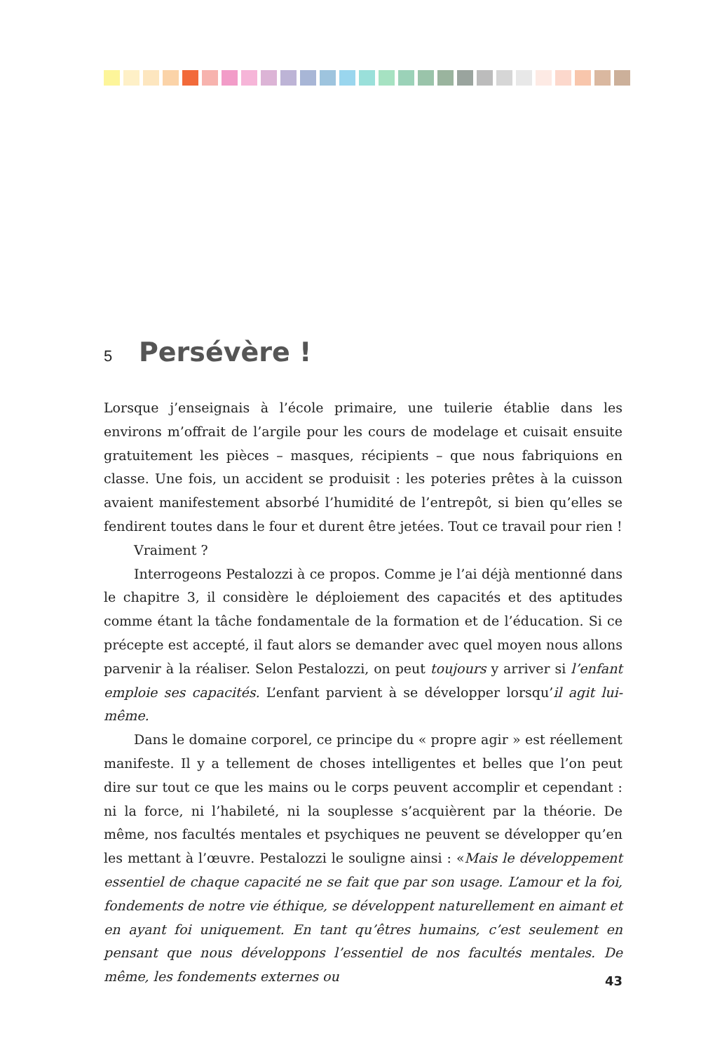5
Persévère !
Lorsque j’enseignais à l’école primaire, une tuilerie établie dans les environs m’offrait de l’argile pour les cours de modelage et cuisait ensuite gratuitement les pièces – masques, récipients – que nous fabriquions en classe. Une fois, un accident se produisit : les poteries prêtes à la cuisson avaient manifestement absorbé l’humidité de l’entrepôt, si bien qu’elles se fendirent toutes dans le four et durent être jetées. Tout ce travail pour rien !
Vraiment ?
Interrogeons Pestalozzi à ce propos. Comme je l’ai déjà mentionné dans le chapitre 3, il considère le déploiement des capacités et des aptitudes comme étant la tâche fondamentale de la formation et de l’éducation. Si ce précepte est accepté, il faut alors se demander avec quel moyen nous allons parvenir à la réaliser. Selon Pestalozzi, on peut toujours y arriver si l’enfant emploie ses capacités. L’enfant parvient à se développer lorsqu’il agit lui-même.
Dans le domaine corporel, ce principe du « propre agir » est réellement manifeste. Il y a tellement de choses intelligentes et belles que l’on peut dire sur tout ce que les mains ou le corps peuvent accomplir et cependant : ni la force, ni l’habileté, ni la souplesse s’acquièrent par la théorie. De même, nos facultés mentales et psychiques ne peuvent se développer qu’en les mettant à l’œuvre. Pestalozzi le souligne ainsi : «Mais le développement essentiel de chaque capacité ne se fait que par son usage. L’amour et la foi, fondements de notre vie éthique, se développent naturellement en aimant et en ayant foi uniquement. En tant qu’êtres humains, c’est seulement en pensant que nous développons l’essentiel de nos facultés mentales. De même, les fondements externes ou
43